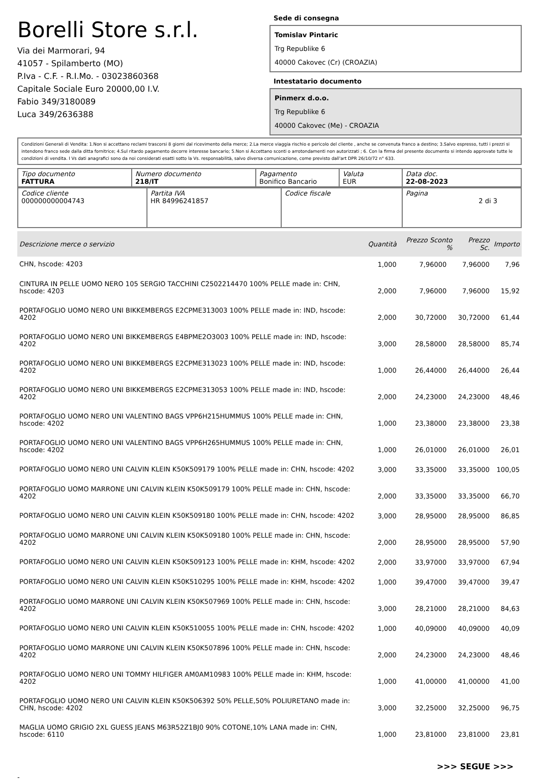Borelli Store s.r.l.
Via dei Marmorari, 94
41057 - Spilamberto (MO)
P.Iva - C.F. - R.I.Mo. - 03023860368
Capitale Sociale Euro 20000,00 I.V.
Fabio 349/3180089
Luca 349/2636388
Sede di consegna
Tomislav Pintaric
Trg Republike 6
40000 Cakovec (Cr) (CROAZIA)
Intestatario documento
Pinmerx d.o.o.
Trg Republike 6
40000 Cakovec (Me) - CROAZIA
Condizioni Generali di Vendita: 1.Non si accettano reclami trascorsi 8 giorni dal ricevimento della merce; 2.La merce viaggia rischio e pericolo del cliente , anche se convenuta franco a destino; 3.Salvo espresso, tutti i prezzi si intendono franco sede dalla ditta fornitrice; 4.Sul ritardo pagamento decorre interesse bancario; 5.Non si Accettano sconti o arrotondamenti non autorizzati ; 6. Con la firma del presente documento si intendo approvate tutte le condizioni di vendita. I Vs dati anagrafici sono da noi considerati esatti sotto la Vs. responsabilità, salvo diversa comunicazione, come previsto dall'art DPR 26/10/72 n° 633.
| Tipo documento FATTURA | Numero documento 218/IT | Pagamento Bonifico Bancario | Valuta EUR | Data doc. 22-08-2023 |
| Codice cliente 000000000004743 | Partita IVA HR 84996241857 | Codice fiscale | Pagina 2 di 3 |
| Descrizione merce o servizio | Quantità | Prezzo Sconto % | | Prezzo Sc. | Importo |
| --- | --- | --- | --- | --- | --- |
| CHN, hscode: 4203 | 1,000 | 7,96000 | | 7,96000 | 7,96 |
| CINTURA IN PELLE UOMO NERO 105 SERGIO TACCHINI C2502214470 100% PELLE made in: CHN, hscode: 4203 | 2,000 | 7,96000 | | 7,96000 | 15,92 |
| PORTAFOGLIO UOMO NERO UNI BIKKEMBERGS E2CPME313003 100% PELLE made in: IND, hscode: 4202 | 2,000 | 30,72000 | | 30,72000 | 61,44 |
| PORTAFOGLIO UOMO NERO UNI BIKKEMBERGS E4BPME2O3003 100% PELLE made in: IND, hscode: 4202 | 3,000 | 28,58000 | | 28,58000 | 85,74 |
| PORTAFOGLIO UOMO NERO UNI BIKKEMBERGS E2CPME313023 100% PELLE made in: IND, hscode: 4202 | 1,000 | 26,44000 | | 26,44000 | 26,44 |
| PORTAFOGLIO UOMO NERO UNI BIKKEMBERGS E2CPME313053 100% PELLE made in: IND, hscode: 4202 | 2,000 | 24,23000 | | 24,23000 | 48,46 |
| PORTAFOGLIO UOMO NERO UNI VALENTINO BAGS VPP6H215HUMMUS 100% PELLE made in: CHN, hscode: 4202 | 1,000 | 23,38000 | | 23,38000 | 23,38 |
| PORTAFOGLIO UOMO NERO UNI VALENTINO BAGS VPP6H265HUMMUS 100% PELLE made in: CHN, hscode: 4202 | 1,000 | 26,01000 | | 26,01000 | 26,01 |
| PORTAFOGLIO UOMO NERO UNI CALVIN KLEIN K50K509179 100% PELLE made in: CHN, hscode: 4202 | 3,000 | 33,35000 | | 33,35000 | 100,05 |
| PORTAFOGLIO UOMO MARRONE UNI CALVIN KLEIN K50K509179 100% PELLE made in: CHN, hscode: 4202 | 2,000 | 33,35000 | | 33,35000 | 66,70 |
| PORTAFOGLIO UOMO NERO UNI CALVIN KLEIN K50K509180 100% PELLE made in: CHN, hscode: 4202 | 3,000 | 28,95000 | | 28,95000 | 86,85 |
| PORTAFOGLIO UOMO MARRONE UNI CALVIN KLEIN K50K509180 100% PELLE made in: CHN, hscode: 4202 | 2,000 | 28,95000 | | 28,95000 | 57,90 |
| PORTAFOGLIO UOMO NERO UNI CALVIN KLEIN K50K509123 100% PELLE made in: KHM, hscode: 4202 | 2,000 | 33,97000 | | 33,97000 | 67,94 |
| PORTAFOGLIO UOMO NERO UNI CALVIN KLEIN K50K510295 100% PELLE made in: KHM, hscode: 4202 | 1,000 | 39,47000 | | 39,47000 | 39,47 |
| PORTAFOGLIO UOMO MARRONE UNI CALVIN KLEIN K50K507969 100% PELLE made in: CHN, hscode: 4202 | 3,000 | 28,21000 | | 28,21000 | 84,63 |
| PORTAFOGLIO UOMO NERO UNI CALVIN KLEIN K50K510055 100% PELLE made in: CHN, hscode: 4202 | 1,000 | 40,09000 | | 40,09000 | 40,09 |
| PORTAFOGLIO UOMO MARRONE UNI CALVIN KLEIN K50K507896 100% PELLE made in: CHN, hscode: 4202 | 2,000 | 24,23000 | | 24,23000 | 48,46 |
| PORTAFOGLIO UOMO NERO UNI TOMMY HILFIGER AM0AM10983 100% PELLE made in: KHM, hscode: 4202 | 1,000 | 41,00000 | | 41,00000 | 41,00 |
| PORTAFOGLIO UOMO NERO UNI CALVIN KLEIN K50K506392 50% PELLE,50% POLIURETANO made in: CHN, hscode: 4202 | 3,000 | 32,25000 | | 32,25000 | 96,75 |
| MAGLIA UOMO GRIGIO 2XL GUESS JEANS M63R52Z1BJ0 90% COTONE,10% LANA made in: CHN, hscode: 6110 | 1,000 | 23,81000 | | 23,81000 | 23,81 |
>>> SEGUE >>>
-